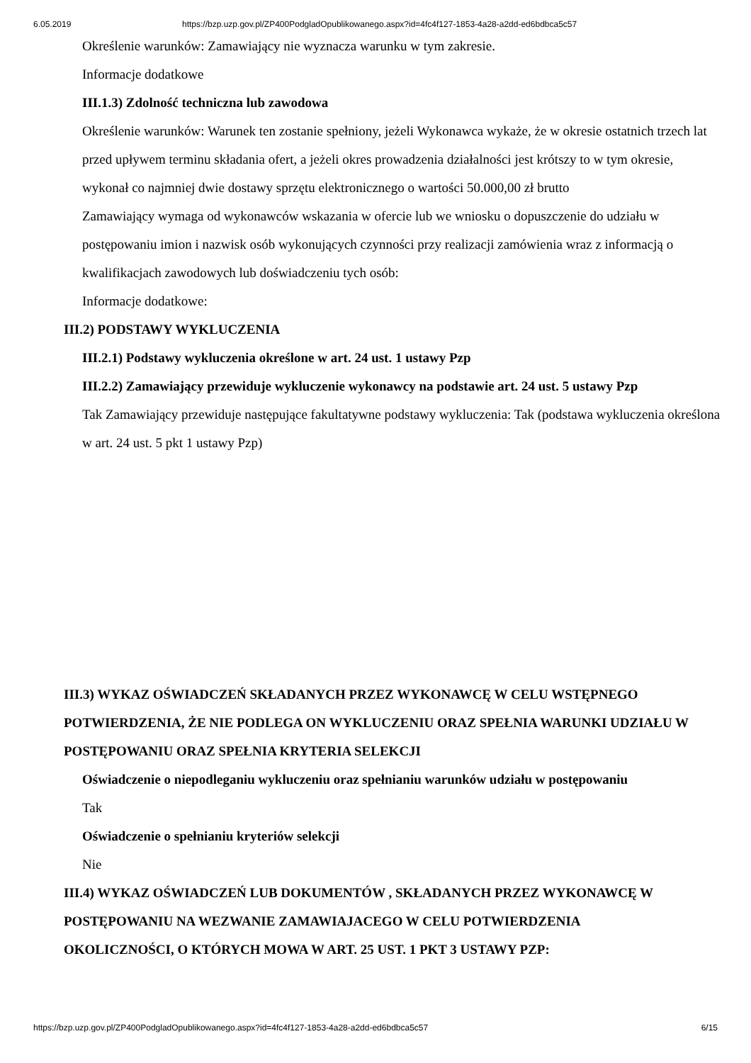6.05.2019 https://bzp.uzp.gov.pl/ZP400PodgladOpublikowanego.aspx?id=4fc4f127-1853-4a28-a2dd-ed6bdbca5c57
Określenie warunków: Zamawiający nie wyznacza warunku w tym zakresie.
Informacje dodatkowe
III.1.3) Zdolność techniczna lub zawodowa
Określenie warunków: Warunek ten zostanie spełniony, jeżeli Wykonawca wykaże, że w okresie ostatnich trzech lat przed upływem terminu składania ofert, a jeżeli okres prowadzenia działalności jest krótszy to w tym okresie, wykonał co najmniej dwie dostawy sprzętu elektronicznego o wartości 50.000,00 zł brutto
Zamawiający wymaga od wykonawców wskazania w ofercie lub we wniosku o dopuszczenie do udziału w postępowaniu imion i nazwisk osób wykonujących czynności przy realizacji zamówienia wraz z informacją o kwalifikacjach zawodowych lub doświadczeniu tych osób:
Informacje dodatkowe:
III.2) PODSTAWY WYKLUCZENIA
III.2.1) Podstawy wykluczenia określone w art. 24 ust. 1 ustawy Pzp
III.2.2) Zamawiający przewiduje wykluczenie wykonawcy na podstawie art. 24 ust. 5 ustawy Pzp
Tak Zamawiający przewiduje następujące fakultatywne podstawy wykluczenia: Tak (podstawa wykluczenia określona w art. 24 ust. 5 pkt 1 ustawy Pzp)
III.3) WYKAZ OŚWIADCZEŃ SKŁADANYCH PRZEZ WYKONAWCĘ W CELU WSTĘPNEGO POTWIERDZENIA, ŻE NIE PODLEGA ON WYKLUCZENIU ORAZ SPEŁNIA WARUNKI UDZIAŁU W POSTĘPOWANIU ORAZ SPEŁNIA KRYTERIA SELEKCJI
Oświadczenie o niepodleganiu wykluczeniu oraz spełnianiu warunków udziału w postępowaniu
Tak
Oświadczenie o spełnianiu kryteriów selekcji
Nie
III.4) WYKAZ OŚWIADCZEŃ LUB DOKUMENTÓW , SKŁADANYCH PRZEZ WYKONAWCĘ W POSTĘPOWANIU NA WEZWANIE ZAMAWIAJACEGO W CELU POTWIERDZENIA OKOLICZNOŚCI, O KTÓRYCH MOWA W ART. 25 UST. 1 PKT 3 USTAWY PZP:
https://bzp.uzp.gov.pl/ZP400PodgladOpublikowanego.aspx?id=4fc4f127-1853-4a28-a2dd-ed6bdbca5c57 6/15